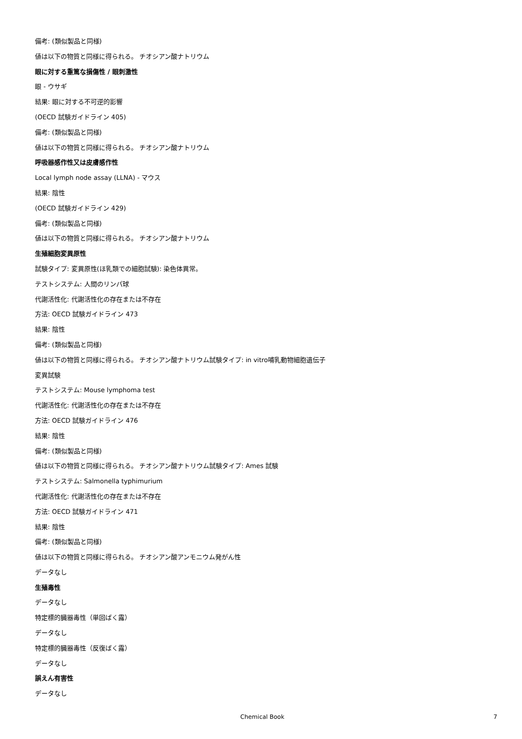備考: (類似製品と同様)
値は以下の物質と同様に得られる。 チオシアン酸ナトリウム
眼に対する重篤な損傷性 / 眼刺激性
眼 - ウサギ
結果: 眼に対する不可逆的影響
(OECD 試験ガイドライン 405)
備考: (類似製品と同様)
値は以下の物質と同様に得られる。 チオシアン酸ナトリウム
呼吸器感作性又は皮膚感作性
Local lymph node assay (LLNA) - マウス
結果: 陰性
(OECD 試験ガイドライン 429)
備考: (類似製品と同様)
値は以下の物質と同様に得られる。 チオシアン酸ナトリウム
生殖細胞変異原性
試験タイプ: 変異原性(ほ乳類での細胞試験): 染色体異常。
テストシステム: 人間のリンパ球
代謝活性化: 代謝活性化の存在または不存在
方法: OECD 試験ガイドライン 473
結果: 陰性
備考: (類似製品と同様)
値は以下の物質と同様に得られる。 チオシアン酸ナトリウム試験タイプ: in vitro哺乳動物細胞遺伝子
変異試験
テストシステム: Mouse lymphoma test
代謝活性化: 代謝活性化の存在または不存在
方法: OECD 試験ガイドライン 476
結果: 陰性
備考: (類似製品と同様)
値は以下の物質と同様に得られる。 チオシアン酸ナトリウム試験タイプ: Ames 試験
テストシステム: Salmonella typhimurium
代謝活性化: 代謝活性化の存在または不存在
方法: OECD 試験ガイドライン 471
結果: 陰性
備考: (類似製品と同様)
値は以下の物質と同様に得られる。 チオシアン酸アンモニウム発がん性
データなし
生殖毒性
データなし
特定標的臓器毒性（単回ばく露）
データなし
特定標的臓器毒性（反復ばく露）
データなし
誤えん有害性
データなし
Chemical Book 7